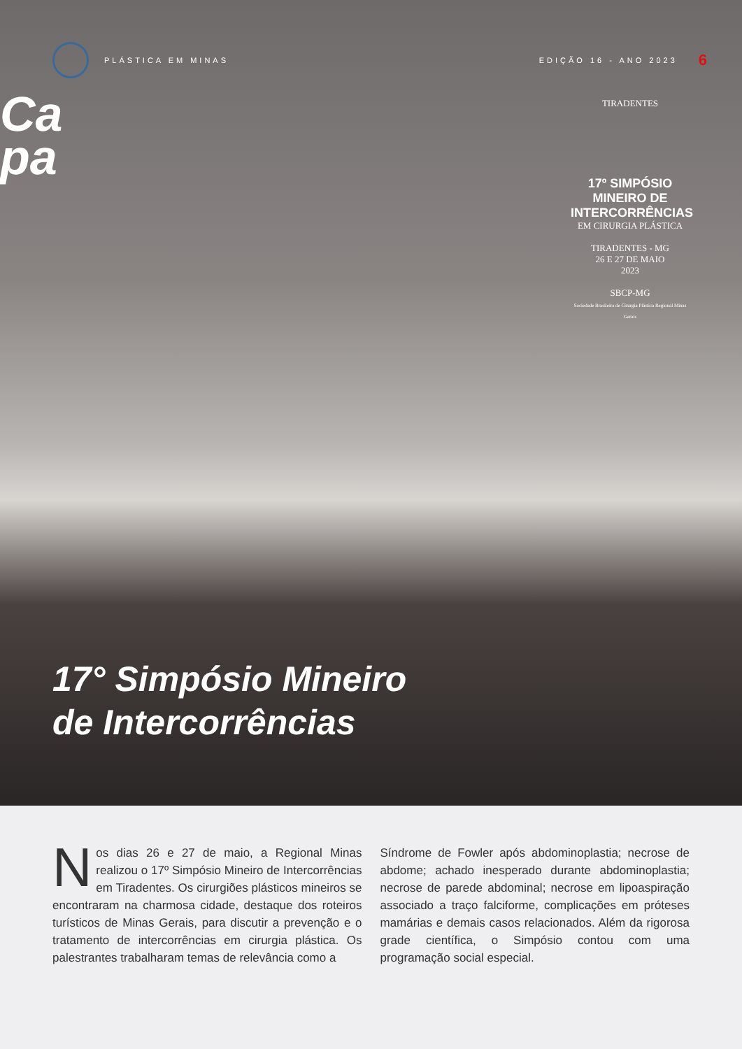PLÁSTICA EM MINAS EDIÇÃO 16 - ANO 2023
6
Ca
pa
TIRADENTES
17º SIMPÓSIO MINEIRO DE INTERCORRÊNCIAS
EM CIRURGIA PLÁSTICA
TIRADENTES - MG
26 E 27 DE MAIO
2023
SBCP-MG
Sociedade Brasileira de Cirurgia Plástica Regional Minas Gerais
17° Simpósio Mineiro
de Intercorrências
Nos dias 26 e 27 de maio, a Regional Minas realizou o 17º Simpósio Mineiro de Intercorrências em Tiradentes. Os cirurgiões plásticos mineiros se encontraram na charmosa cidade, destaque dos roteiros turísticos de Minas Gerais, para discutir a prevenção e o tratamento de intercorrências em cirurgia plástica. Os palestrantes trabalharam temas de relevância como a
Síndrome de Fowler após abdominoplastia; necrose de abdome; achado inesperado durante abdominoplastia; necrose de parede abdominal; necrose em lipoaspiração associado a traço falciforme, complicações em próteses mamárias e demais casos relacionados. Além da rigorosa grade científica, o Simpósio contou com uma programação social especial.